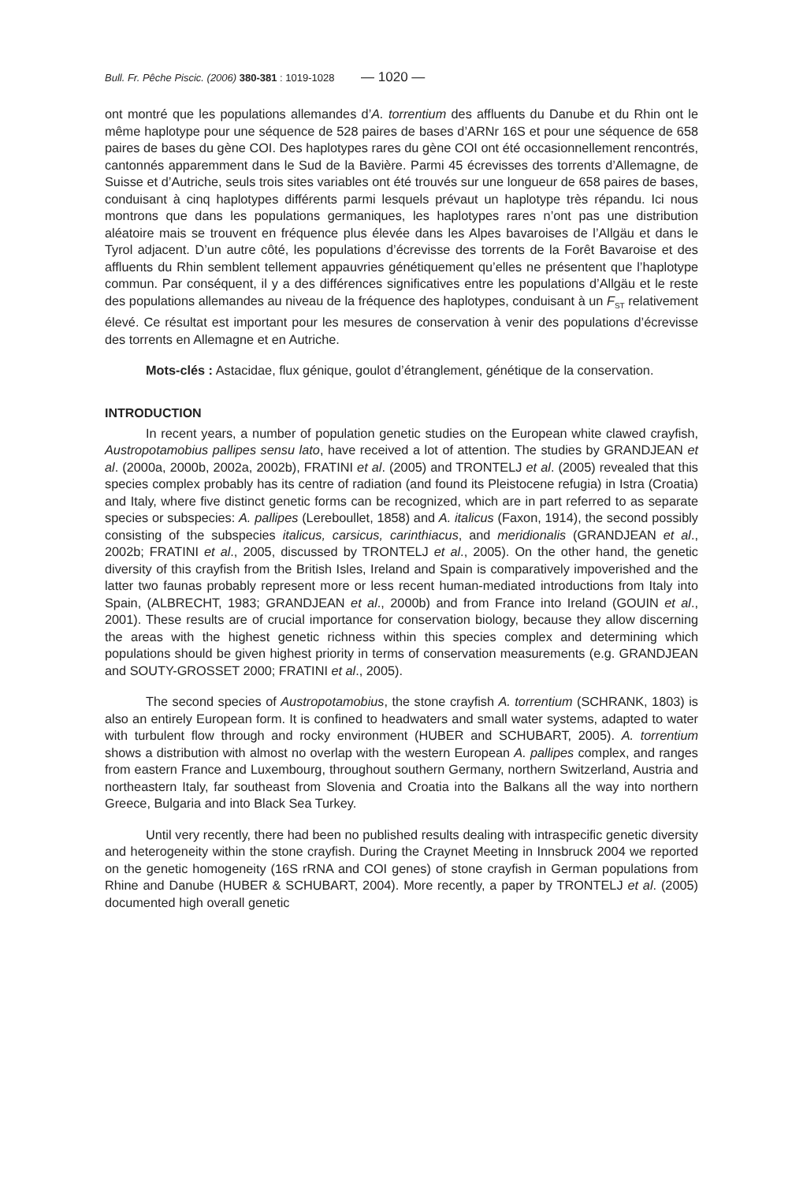Bull. Fr. Pêche Piscic. (2006) 380-381 : 1019-1028 — 1020 —
ont montré que les populations allemandes d’A. torrentium des affluents du Danube et du Rhin ont le même haplotype pour une séquence de 528 paires de bases d’ARNr 16S et pour une séquence de 658 paires de bases du gène COI. Des haplotypes rares du gène COI ont été occasionnellement rencontrés, cantonnés apparemment dans le Sud de la Bavière. Parmi 45 écrevisses des torrents d’Allemagne, de Suisse et d’Autriche, seuls trois sites variables ont été trouvés sur une longueur de 658 paires de bases, conduisant à cinq haplotypes différents parmi lesquels prévaut un haplotype très répandu. Ici nous montrons que dans les populations germaniques, les haplotypes rares n’ont pas une distribution aléatoire mais se trouvent en fréquence plus élevée dans les Alpes bavaroises de l’Allgäu et dans le Tyrol adjacent. D’un autre côté, les populations d’écrevisse des torrents de la Forêt Bavaroise et des affluents du Rhin semblent tellement appauvries génétiquement qu’elles ne présentent que l’haplotype commun. Par conséquent, il y a des différences significatives entre les populations d’Allgäu et le reste des populations allemandes au niveau de la fréquence des haplotypes, conduisant à un F<sub>ST</sub> relativement élevé. Ce résultat est important pour les mesures de conservation à venir des populations d’écrevisse des torrents en Allemagne et en Autriche.
Mots-clés : Astacidae, flux génique, goulot d’étranglement, génétique de la conservation.
INTRODUCTION
In recent years, a number of population genetic studies on the European white clawed crayfish, Austropotamobius pallipes sensu lato, have received a lot of attention. The studies by GRANDJEAN et al. (2000a, 2000b, 2002a, 2002b), FRATINI et al. (2005) and TRONTELJ et al. (2005) revealed that this species complex probably has its centre of radiation (and found its Pleistocene refugia) in Istra (Croatia) and Italy, where five distinct genetic forms can be recognized, which are in part referred to as separate species or subspecies: A. pallipes (Lereboullet, 1858) and A. italicus (Faxon, 1914), the second possibly consisting of the subspecies italicus, carsicus, carinthiacus, and meridionalis (GRANDJEAN et al., 2002b; FRATINI et al., 2005, discussed by TRONTELJ et al., 2005). On the other hand, the genetic diversity of this crayfish from the British Isles, Ireland and Spain is comparatively impoverished and the latter two faunas probably represent more or less recent human-mediated introductions from Italy into Spain, (ALBRECHT, 1983; GRANDJEAN et al., 2000b) and from France into Ireland (GOUIN et al., 2001). These results are of crucial importance for conservation biology, because they allow discerning the areas with the highest genetic richness within this species complex and determining which populations should be given highest priority in terms of conservation measurements (e.g. GRANDJEAN and SOUTY-GROSSET 2000; FRATINI et al., 2005).
The second species of Austropotamobius, the stone crayfish A. torrentium (SCHRANK, 1803) is also an entirely European form. It is confined to headwaters and small water systems, adapted to water with turbulent flow through and rocky environment (HUBER and SCHUBART, 2005). A. torrentium shows a distribution with almost no overlap with the western European A. pallipes complex, and ranges from eastern France and Luxembourg, throughout southern Germany, northern Switzerland, Austria and northeastern Italy, far southeast from Slovenia and Croatia into the Balkans all the way into northern Greece, Bulgaria and into Black Sea Turkey.
Until very recently, there had been no published results dealing with intraspecific genetic diversity and heterogeneity within the stone crayfish. During the Craynet Meeting in Innsbruck 2004 we reported on the genetic homogeneity (16S rRNA and COI genes) of stone crayfish in German populations from Rhine and Danube (HUBER & SCHUBART, 2004). More recently, a paper by TRONTELJ et al. (2005) documented high overall genetic